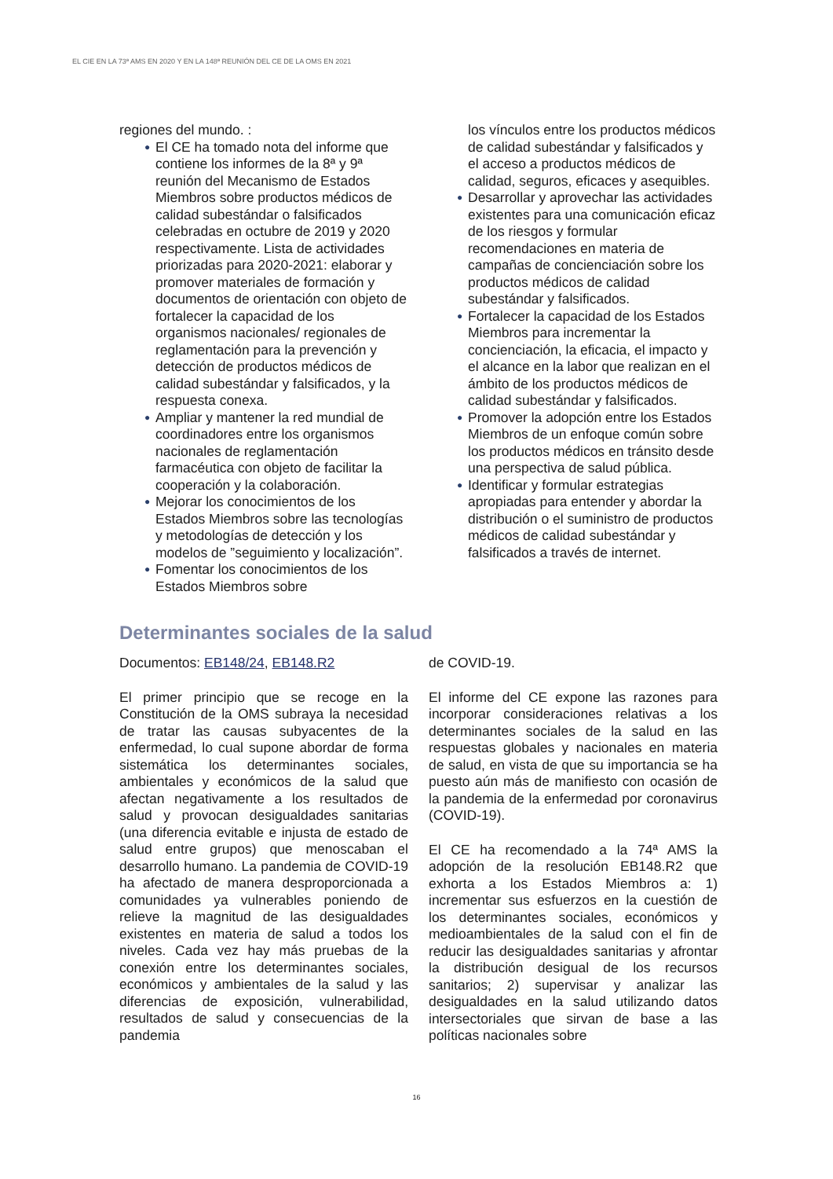EL CIE EN LA 73ª AMS EN 2020 Y EN LA 148ª REUNIÓN DEL CE DE LA OMS EN 2021
regiones del mundo. :
● El CE ha tomado nota del informe que contiene los informes de la 8ª y 9ª reunión del Mecanismo de Estados Miembros sobre productos médicos de calidad subestándar o falsificados celebradas en octubre de 2019 y 2020 respectivamente. Lista de actividades priorizadas para 2020-2021: elaborar y promover materiales de formación y documentos de orientación con objeto de fortalecer la capacidad de los organismos nacionales/ regionales de reglamentación para la prevención y detección de productos médicos de calidad subestándar y falsificados, y la respuesta conexa.
● Ampliar y mantener la red mundial de coordinadores entre los organismos nacionales de reglamentación farmacéutica con objeto de facilitar la cooperación y la colaboración.
● Mejorar los conocimientos de los Estados Miembros sobre las tecnologías y metodologías de detección y los modelos de ”seguimiento y localización”.
● Fomentar los conocimientos de los Estados Miembros sobre
los vínculos entre los productos médicos de calidad subestándar y falsificados y el acceso a productos médicos de calidad, seguros, eficaces y asequibles.
● Desarrollar y aprovechar las actividades existentes para una comunicación eficaz de los riesgos y formular recomendaciones en materia de campañas de concienciación sobre los productos médicos de calidad subestándar y falsificados.
● Fortalecer la capacidad de los Estados Miembros para incrementar la concienciación, la eficacia, el impacto y el alcance en la labor que realizan en el ámbito de los productos médicos de calidad subestándar y falsificados.
● Promover la adopción entre los Estados Miembros de un enfoque común sobre los productos médicos en tránsito desde una perspectiva de salud pública.
● Identificar y formular estrategias apropiadas para entender y abordar la distribución o el suministro de productos médicos de calidad subestándar y falsificados a través de internet.
Determinantes sociales de la salud
Documentos: EB148/24, EB148.R2
El primer principio que se recoge en la Constitución de la OMS subraya la necesidad de tratar las causas subyacentes de la enfermedad, lo cual supone abordar de forma sistemática los determinantes sociales, ambientales y económicos de la salud que afectan negativamente a los resultados de salud y provocan desigualdades sanitarias (una diferencia evitable e injusta de estado de salud entre grupos) que menoscaban el desarrollo humano. La pandemia de COVID-19 ha afectado de manera desproporcionada a comunidades ya vulnerables poniendo de relieve la magnitud de las desigualdades existentes en materia de salud a todos los niveles. Cada vez hay más pruebas de la conexión entre los determinantes sociales, económicos y ambientales de la salud y las diferencias de exposición, vulnerabilidad, resultados de salud y consecuencias de la pandemia
de COVID-19.
El informe del CE expone las razones para incorporar consideraciones relativas a los determinantes sociales de la salud en las respuestas globales y nacionales en materia de salud, en vista de que su importancia se ha puesto aún más de manifiesto con ocasión de la pandemia de la enfermedad por coronavirus (COVID-19).
El CE ha recomendado a la 74ª AMS la adopción de la resolución EB148.R2 que exhorta a los Estados Miembros a: 1) incrementar sus esfuerzos en la cuestión de los determinantes sociales, económicos y medioambientales de la salud con el fin de reducir las desigualdades sanitarias y afrontar la distribución desigual de los recursos sanitarios; 2) supervisar y analizar las desigualdades en la salud utilizando datos intersectoriales que sirvan de base a las políticas nacionales sobre
16